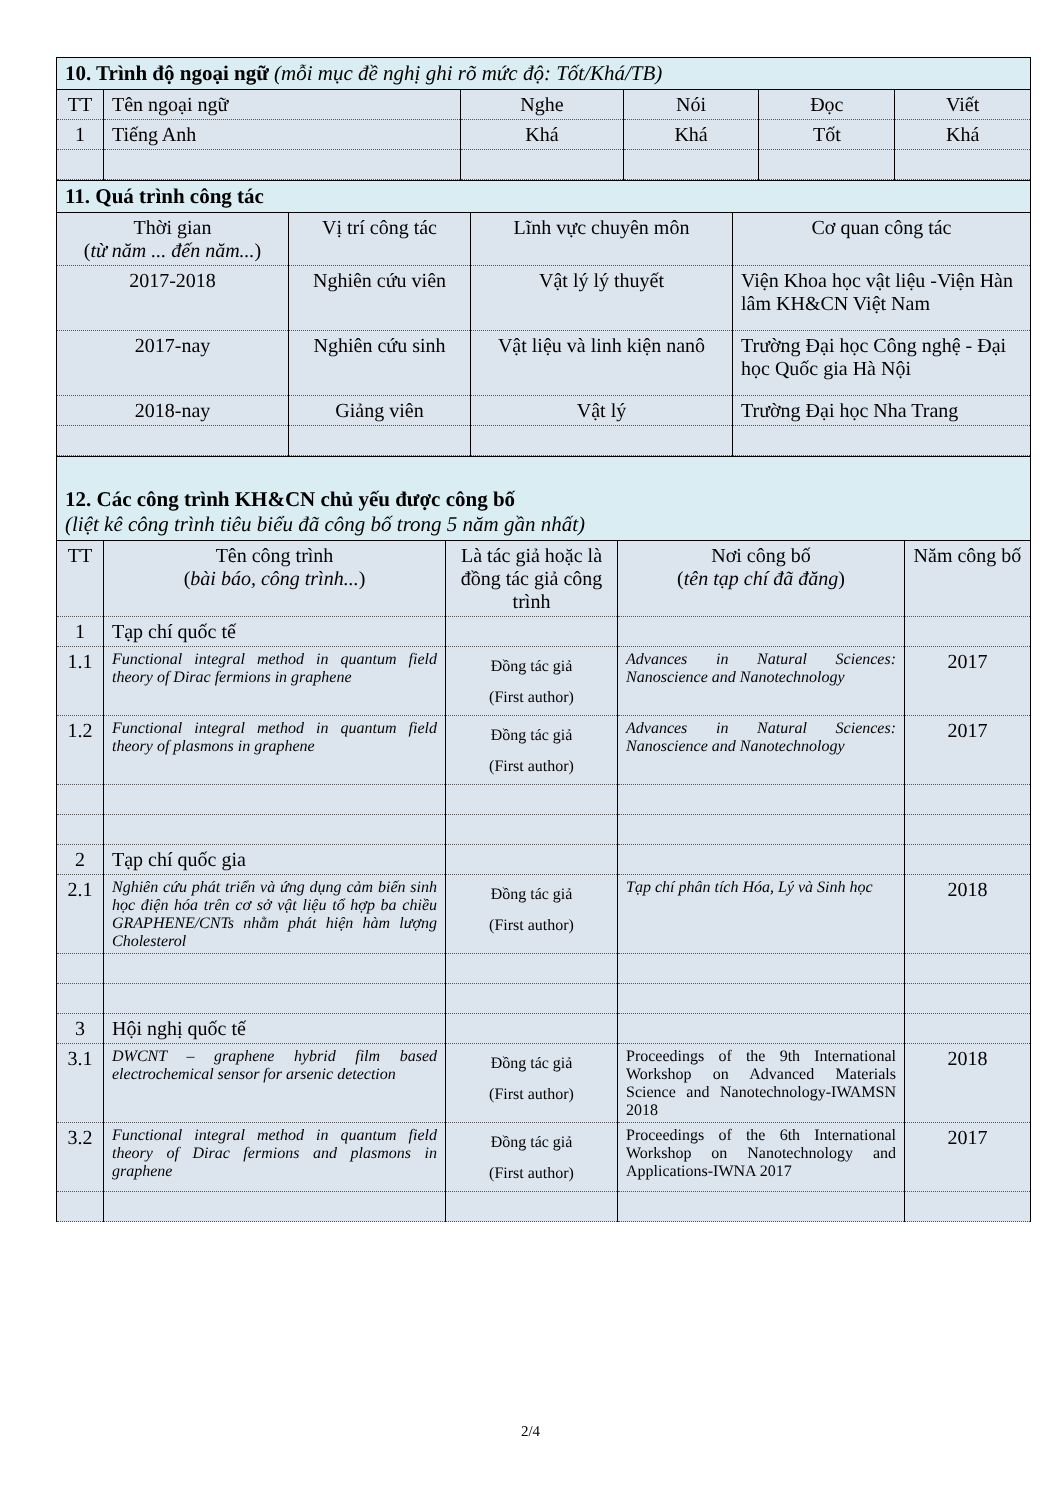| 10. Trình độ ngoại ngữ (mỗi mục đề nghị ghi rõ mức độ: Tốt/Khá/TB) | | | | | |
| TT | Tên ngoại ngữ | Nghe | Nói | Đọc | Viết |
| 1 | Tiếng Anh | Khá | Khá | Tốt | Khá |
| 11. Quá trình công tác | | | |
| Thời gian ( từ năm ... đến năm... ) | Vị trí công tác | Lĩnh vực chuyên môn | Cơ quan công tác |
| 2017-2018 | Nghiên cứu viên | Vật lý lý thuyết | Viện Khoa học vật liệu -Viện Hàn lâm KH&CN Việt Nam |
| 2017-nay | Nghiên cứu sinh | Vật liệu và linh kiện nanô | Trường Đại học Công nghệ - Đại học Quốc gia Hà Nội |
| 2018-nay | Giảng viên | Vật lý | Trường Đại học Nha Trang |
| 12. Các công trình KH&CN chủ yếu được công bố (liệt kê công trình tiêu biểu đã công bố trong 5 năm gần nhất) | | | | |
| TT | Tên công trình ( bài báo, công trình... ) | Là tác giả hoặc là đồng tác giả công trình | Nơi công bố ( tên tạp chí đã đăng ) | Năm công bố |
| 1 | Tạp chí quốc tế | | | |
| 1.1 | Functional integral method in quantum field theory of Dirac fermions in graphene | Đồng tác giả (First author) | Advances in Natural Sciences: Nanoscience and Nanotechnology | 2017 |
| 1.2 | Functional integral method in quantum field theory of plasmons in graphene | Đồng tác giả (First author) | Advances in Natural Sciences: Nanoscience and Nanotechnology | 2017 |
| 2 | Tạp chí quốc gia | | | |
| 2.1 | Nghiên cứu phát triển và ứng dụng cảm biến sinh học điện hóa trên cơ sở vật liệu tổ hợp ba chiều GRAPHENE/CNTs nhằm phát hiện hàm lượng Cholesterol | Đồng tác giả (First author) | Tạp chí phân tích Hóa, Lý và Sinh học | 2018 |
| 3 | Hội nghị quốc tế | | | |
| 3.1 | DWCNT – graphene hybrid film based electrochemical sensor for arsenic detection | Đồng tác giả (First author) | Proceedings of the 9th International Workshop on Advanced Materials Science and Nanotechnology-IWAMSN 2018 | 2018 |
| 3.2 | Functional integral method in quantum field theory of Dirac fermions and plasmons in graphene | Đồng tác giả (First author) | Proceedings of the 6th International Workshop on Nanotechnology and Applications-IWNA 2017 | 2017 |
2/4